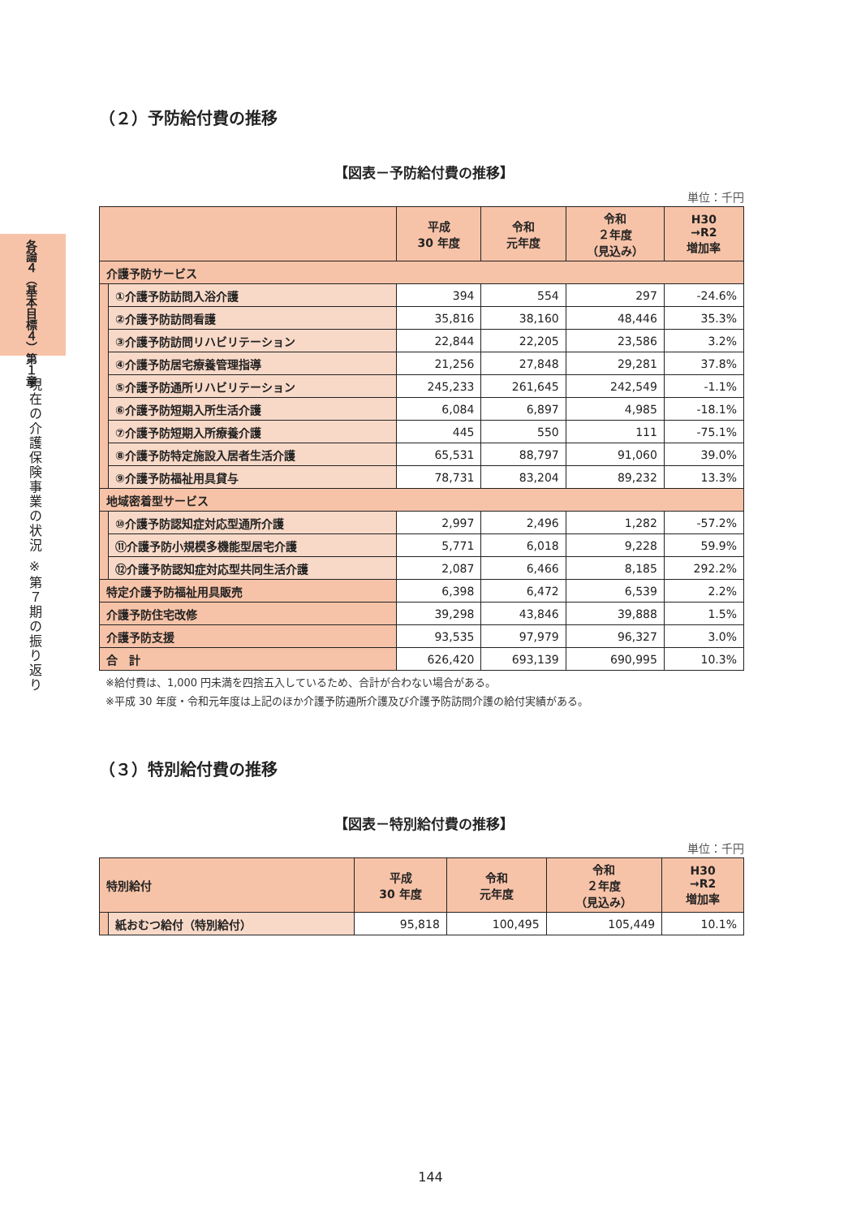各論４（基本目標４）第１章
現在の介護保険事業の状況 ※第７期の振り返り
（２）予防給付費の推移
【図表－予防給付費の推移】
単位：千円
| | | 平成 30 年度 | 令和 元年度 | 令和 ２年度 （見込み） | H30 →R2 増加率 |
| --- | --- | --- | --- | --- | --- |
| 介護予防サービス | | | | | |
| | ①介護予防訪問入浴介護 | 394 | 554 | 297 | -24.6% |
| | ②介護予防訪問看護 | 35,816 | 38,160 | 48,446 | 35.3% |
| | ③介護予防訪問リハビリテーション | 22,844 | 22,205 | 23,586 | 3.2% |
| | ④介護予防居宅療養管理指導 | 21,256 | 27,848 | 29,281 | 37.8% |
| | ⑤介護予防通所リハビリテーション | 245,233 | 261,645 | 242,549 | -1.1% |
| | ⑥介護予防短期入所生活介護 | 6,084 | 6,897 | 4,985 | -18.1% |
| | ⑦介護予防短期入所療養介護 | 445 | 550 | 111 | -75.1% |
| | ⑧介護予防特定施設入居者生活介護 | 65,531 | 88,797 | 91,060 | 39.0% |
| | ⑨介護予防福祉用具貸与 | 78,731 | 83,204 | 89,232 | 13.3% |
| 地域密着型サービス | | | | | |
| | ⑩介護予防認知症対応型通所介護 | 2,997 | 2,496 | 1,282 | -57.2% |
| | ⑪介護予防小規模多機能型居宅介護 | 5,771 | 6,018 | 9,228 | 59.9% |
| | ⑫介護予防認知症対応型共同生活介護 | 2,087 | 6,466 | 8,185 | 292.2% |
| 特定介護予防福祉用具販売 | | 6,398 | 6,472 | 6,539 | 2.2% |
| 介護予防住宅改修 | | 39,298 | 43,846 | 39,888 | 1.5% |
| 介護予防支援 | | 93,535 | 97,979 | 96,327 | 3.0% |
| 合 計 | | 626,420 | 693,139 | 690,995 | 10.3% |
※給付費は、1,000 円未満を四捨五入しているため、合計が合わない場合がある。
※平成 30 年度・令和元年度は上記のほか介護予防通所介護及び介護予防訪問介護の給付実績がある。
（３）特別給付費の推移
【図表－特別給付費の推移】
単位：千円
| 特別給付 | | 平成 30 年度 | 令和 元年度 | 令和 ２年度 （見込み） | H30 →R2 増加率 |
| --- | --- | --- | --- | --- | --- |
| | 紙おむつ給付（特別給付） | 95,818 | 100,495 | 105,449 | 10.1% |
144